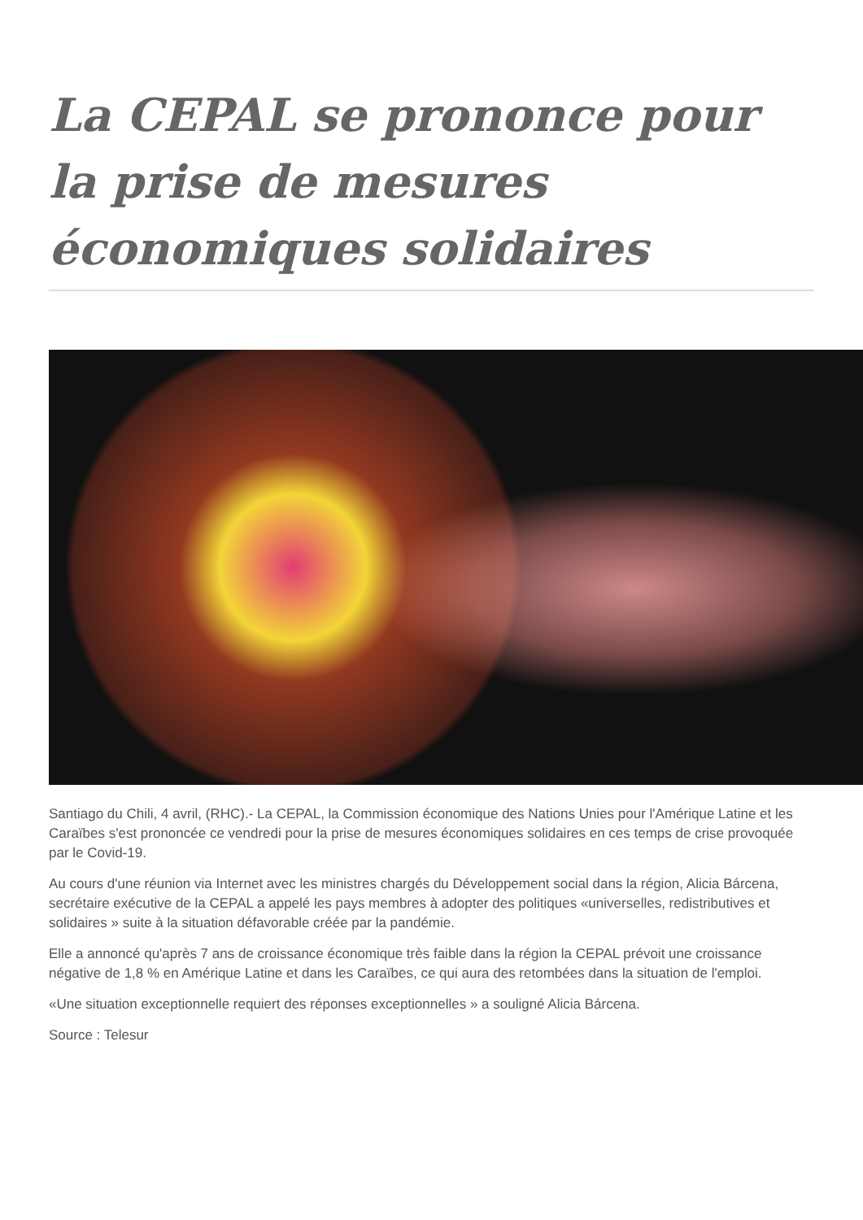La CEPAL se prononce pour la prise de mesures économiques solidaires
Santiago du Chili, 4 avril, (RHC).- La CEPAL, la Commission économique des Nations Unies pour l'Amérique Latine et les Caraïbes s'est prononcée ce vendredi pour la prise de mesures économiques solidaires en ces temps de crise provoquée par le Covid-19.
Au cours d'une réunion via Internet avec les ministres chargés du Développement social dans la région, Alicia Bárcena, secrétaire exécutive de la CEPAL a appelé les pays membres à adopter des politiques «universelles, redistributives et solidaires » suite à la situation défavorable créée par la pandémie.
Elle a annoncé qu'après 7 ans de croissance économique très faible dans la région la CEPAL prévoit une croissance négative de 1,8 % en Amérique Latine et dans les Caraïbes, ce qui aura des retombées dans la situation de l'emploi.
«Une situation exceptionnelle requiert des réponses exceptionnelles » a souligné Alicia Bárcena.
Source : Telesur